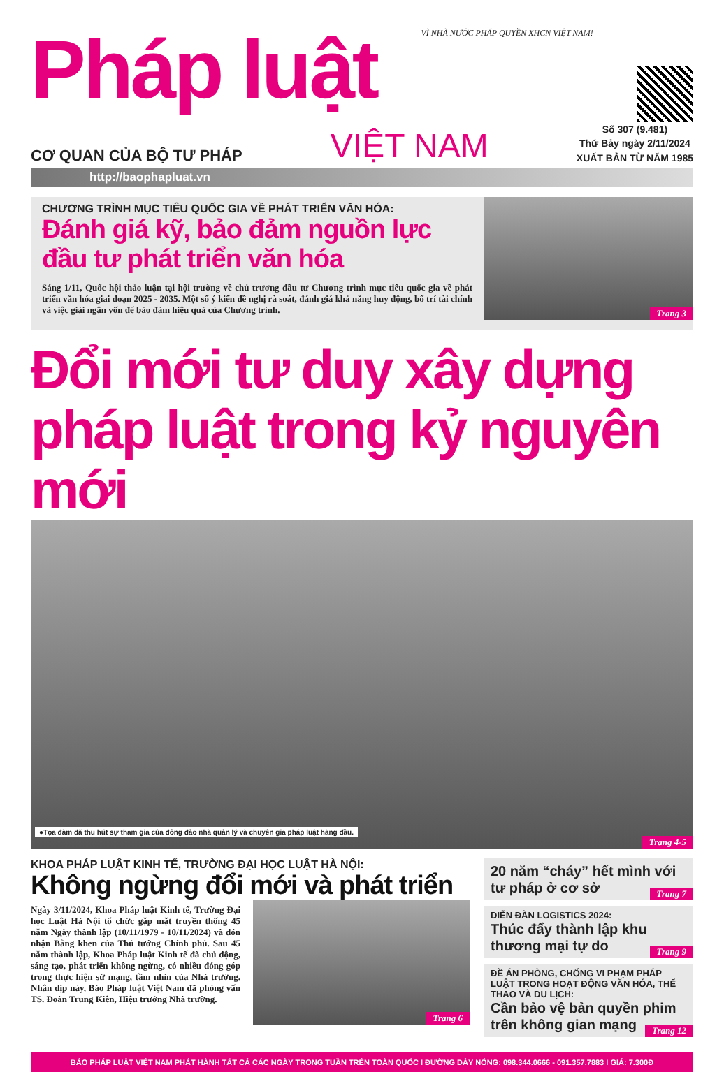Pháp luật
VÌ NHÀ NƯỚC PHÁP QUYỀN XHCN VIỆT NAM!
CƠ QUAN CỦA BỘ TƯ PHÁP
VIỆT NAM
Số 307 (9.481)
Thứ Bảy ngày 2/11/2024
XUẤT BẢN TỪ NĂM 1985
http://baophapluat.vn
CHƯƠNG TRÌNH MỤC TIÊU QUỐC GIA VỀ PHÁT TRIỂN VĂN HÓA:
Đánh giá kỹ, bảo đảm nguồn lực đầu tư phát triển văn hóa
Sáng 1/11, Quốc hội thảo luận tại hội trường về chủ trương đầu tư Chương trình mục tiêu quốc gia về phát triển văn hóa giai đoạn 2025 - 2035. Một số ý kiến đề nghị rà soát, đánh giá khả năng huy động, bố trí tài chính và việc giải ngân vốn để bảo đảm hiệu quả của Chương trình.
Trang 3
Đổi mới tư duy xây dựng pháp luật trong kỷ nguyên mới
●Tọa đàm đã thu hút sự tham gia của đông đảo nhà quản lý và chuyên gia pháp luật hàng đầu.
Trang 4-5
KHOA PHÁP LUẬT KINH TẾ, TRƯỜNG ĐẠI HỌC LUẬT HÀ NỘI:
Không ngừng đổi mới và phát triển
Ngày 3/11/2024, Khoa Pháp luật Kinh tế, Trường Đại học Luật Hà Nội tổ chức gặp mặt truyền thống 45 năm Ngày thành lập (10/11/1979 - 10/11/2024) và đón nhận Bằng khen của Thủ tướng Chính phủ. Sau 45 năm thành lập, Khoa Pháp luật Kinh tế đã chủ động, sáng tạo, phát triển không ngừng, có nhiều đóng góp trong thực hiện sứ mạng, tầm nhìn của Nhà trường. Nhân dịp này, Báo Pháp luật Việt Nam đã phỏng vấn TS. Đoàn Trung Kiên, Hiệu trưởng Nhà trường.
Trang 6
20 năm “cháy” hết mình với tư pháp ở cơ sở
Trang 7
DIỄN ĐÀN LOGISTICS 2024:
Thúc đẩy thành lập khu thương mại tự do
Trang 9
ĐỀ ÁN PHÒNG, CHỐNG VI PHẠM PHÁP LUẬT TRONG HOẠT ĐỘNG VĂN HÓA, THỂ THAO VÀ DU LỊCH:
Cần bảo vệ bản quyền phim trên không gian mạng
Trang 12
BÁO PHÁP LUẬT VIỆT NAM PHÁT HÀNH TẤT CẢ CÁC NGÀY TRONG TUẦN TRÊN TOÀN QUỐC I ĐƯỜNG DÂY NÓNG: 098.344.0666 - 091.357.7883 I GIÁ: 7.300Đ